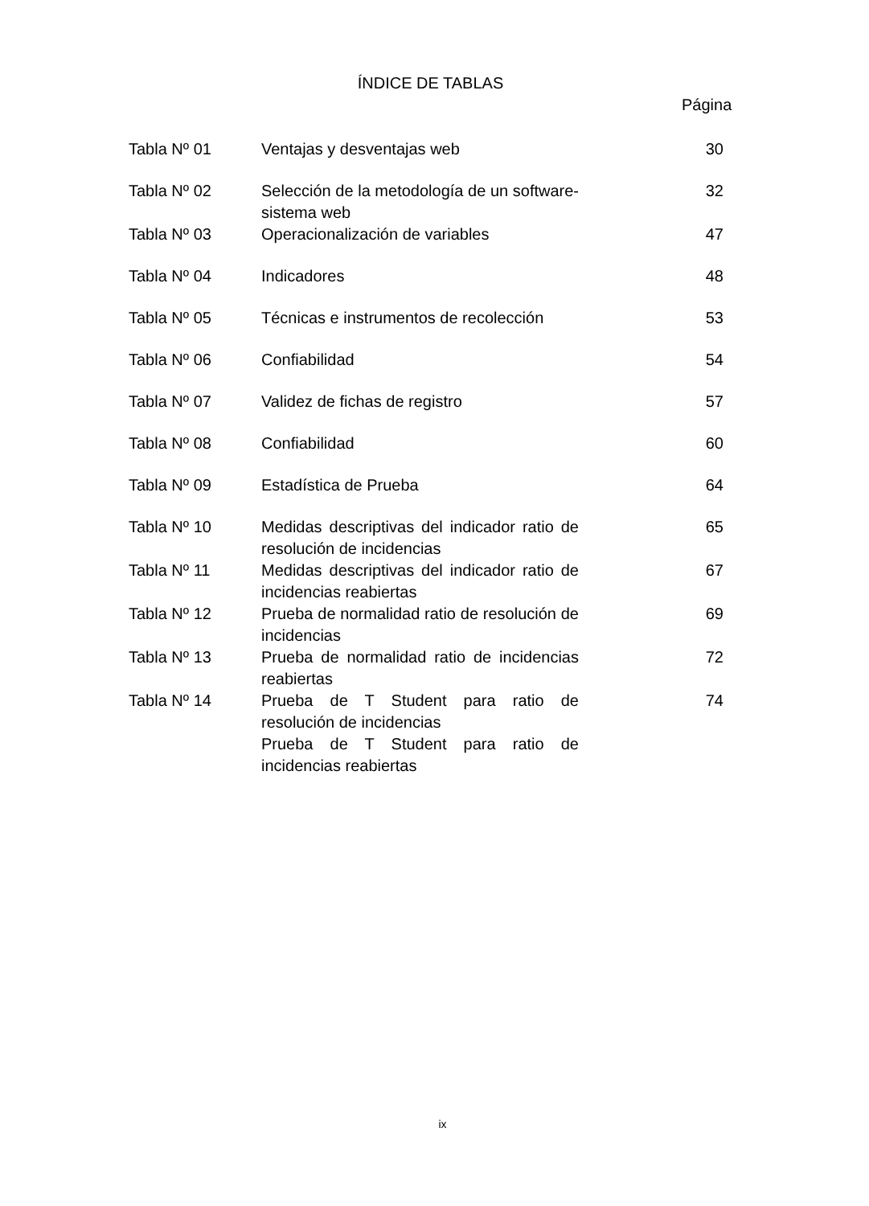ÍNDICE DE TABLAS
Página
| Tabla Nº 01 | Ventajas y desventajas web | 30 |
| Tabla Nº 02 | Selección de la metodología de un software-sistema web | 32 |
| Tabla Nº 03 | Operacionalización de variables | 47 |
| Tabla Nº 04 | Indicadores | 48 |
| Tabla Nº 05 | Técnicas e instrumentos de recolección | 53 |
| Tabla Nº 06 | Confiabilidad | 54 |
| Tabla Nº 07 | Validez de fichas de registro | 57 |
| Tabla Nº 08 | Confiabilidad | 60 |
| Tabla Nº 09 | Estadística de Prueba | 64 |
| Tabla Nº 10 | Medidas descriptivas del indicador ratio de resolución de incidencias | 65 |
| Tabla Nº 11 | Medidas descriptivas del indicador ratio de incidencias reabiertas | 67 |
| Tabla Nº 12 | Prueba de normalidad ratio de resolución de incidencias | 69 |
| Tabla Nº 13 | Prueba de normalidad ratio de incidencias reabiertas | 72 |
| Tabla Nº 14 | Prueba de T Student para ratio de resolución de incidencias | 74 |
| | Prueba de T Student para ratio de incidencias reabiertas | |
ix